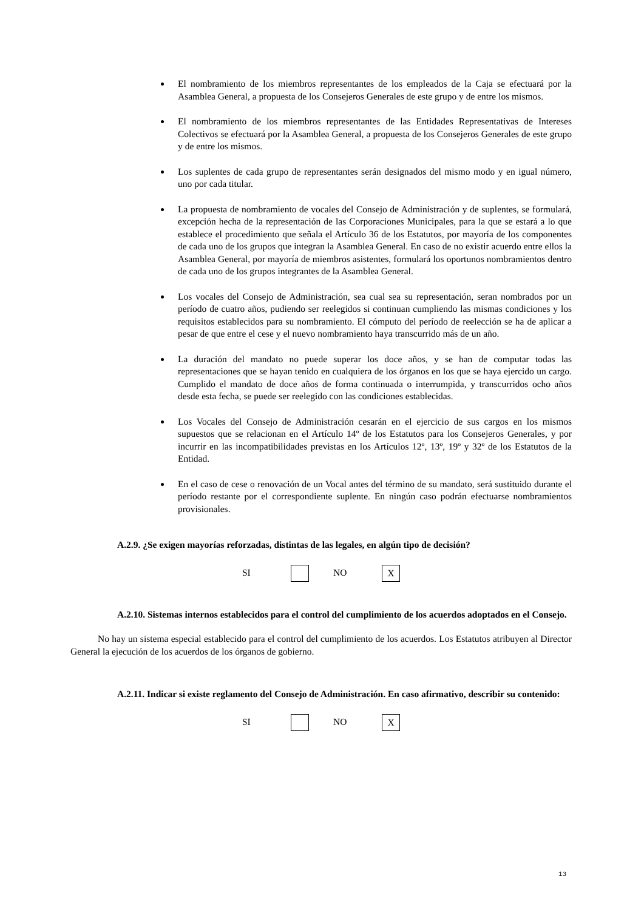El nombramiento de los miembros representantes de los empleados de la Caja se efectuará por la Asamblea General, a propuesta de los Consejeros Generales de este grupo y de entre los mismos.
El nombramiento de los miembros representantes de las Entidades Representativas de Intereses Colectivos se efectuará por la Asamblea General, a propuesta de los Consejeros Generales de este grupo y de entre los mismos.
Los suplentes de cada grupo de representantes serán designados del mismo modo y en igual número, uno por cada titular.
La propuesta de nombramiento de vocales del Consejo de Administración y de suplentes, se formulará, excepción hecha de la representación de las Corporaciones Municipales, para la que se estará a lo que establece el procedimiento que señala el Artículo 36 de los Estatutos, por mayoría de los componentes de cada uno de los grupos que integran la Asamblea General. En caso de no existir acuerdo entre ellos la Asamblea General, por mayoría de miembros asistentes, formulará los oportunos nombramientos dentro de cada uno de los grupos integrantes de la Asamblea General.
Los vocales del Consejo de Administración, sea cual sea su representación, seran nombrados por un período de cuatro años, pudiendo ser reelegidos si continuan cumpliendo las mismas condiciones y los requisitos establecidos para su nombramiento. El cómputo del período de reelección se ha de aplicar a pesar de que entre el cese y el nuevo nombramiento haya transcurrido más de un año.
La duración del mandato no puede superar los doce años, y se han de computar todas las representaciones que se hayan tenido en cualquiera de los órganos en los que se haya ejercido un cargo. Cumplido el mandato de doce años de forma continuada o interrumpida, y transcurridos ocho años desde esta fecha, se puede ser reelegido con las condiciones establecidas.
Los Vocales del Consejo de Administración cesarán en el ejercicio de sus cargos en los mismos supuestos que se relacionan en el Artículo 14º de los Estatutos para los Consejeros Generales, y por incurrir en las incompatibilidades previstas en los Artículos 12º, 13º, 19º y 32º de los Estatutos de la Entidad.
En el caso de cese o renovación de un Vocal antes del término de su mandato, será sustituido durante el período restante por el correspondiente suplente. En ningún caso podrán efectuarse nombramientos provisionales.
A.2.9. ¿Se exigen mayorías reforzadas, distintas de las legales, en algún tipo de decisión?
SI NO X
A.2.10. Sistemas internos establecidos para el control del cumplimiento de los acuerdos adoptados en el Consejo.
No hay un sistema especial establecido para el control del cumplimiento de los acuerdos. Los Estatutos atribuyen al Director General la ejecución de los acuerdos de los órganos de gobierno.
A.2.11. Indicar si existe reglamento del Consejo de Administración. En caso afirmativo, describir su contenido:
SI NO X
13